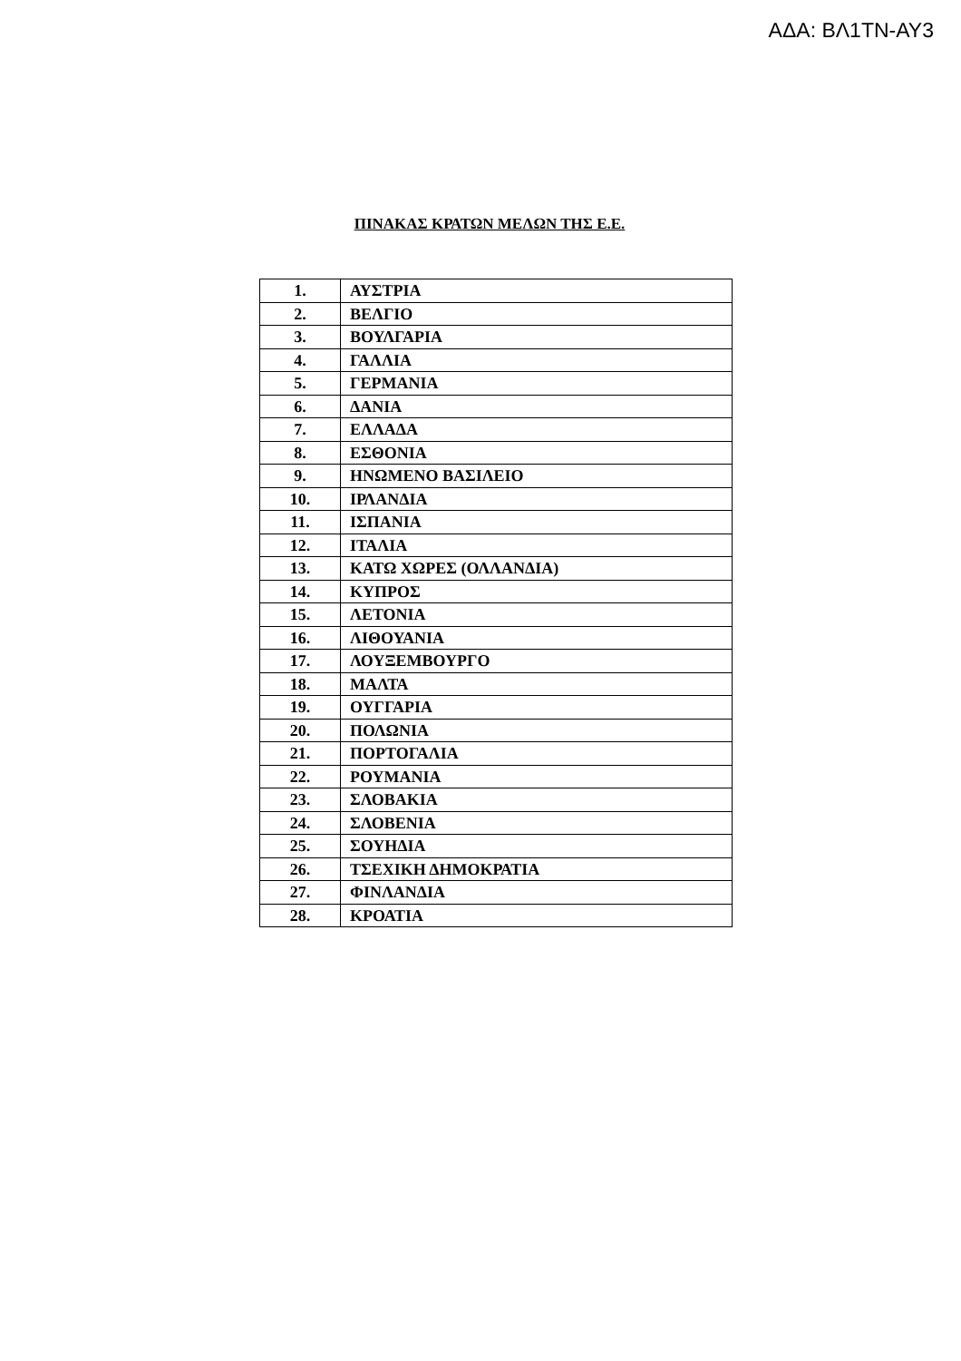ΑΔΑ: ΒΛ1ΤΝ-ΑΥ3
ΠΙΝΑΚΑΣ ΚΡΑΤΩΝ ΜΕΛΩΝ ΤΗΣ Ε.Ε.
| 1. | ΑΥΣΤΡΙΑ |
| 2. | ΒΕΛΓΙΟ |
| 3. | ΒΟΥΛΓΑΡΙΑ |
| 4. | ΓΑΛΛΙΑ |
| 5. | ΓΕΡΜΑΝΙΑ |
| 6. | ΔΑΝΙΑ |
| 7. | ΕΛΛΑΔΑ |
| 8. | ΕΣΘΟΝΙΑ |
| 9. | ΗΝΩΜΕΝΟ ΒΑΣΙΛΕΙΟ |
| 10. | ΙΡΛΑΝΔΙΑ |
| 11. | ΙΣΠΑΝΙΑ |
| 12. | ΙΤΑΛΙΑ |
| 13. | ΚΑΤΩ ΧΩΡΕΣ (ΟΛΛΑΝΔΙΑ) |
| 14. | ΚΥΠΡΟΣ |
| 15. | ΛΕΤΟΝΙΑ |
| 16. | ΛΙΘΟΥΑΝΙΑ |
| 17. | ΛΟΥΞΕΜΒΟΥΡΓΟ |
| 18. | ΜΑΛΤΑ |
| 19. | ΟΥΓΓΑΡΙΑ |
| 20. | ΠΟΛΩΝΙΑ |
| 21. | ΠΟΡΤΟΓΑΛΙΑ |
| 22. | ΡΟΥΜΑΝΙΑ |
| 23. | ΣΛΟΒΑΚΙΑ |
| 24. | ΣΛΟΒΕΝΙΑ |
| 25. | ΣΟΥΗΔΙΑ |
| 26. | ΤΣΕΧΙΚΗ ΔΗΜΟΚΡΑΤΙΑ |
| 27. | ΦΙΝΛΑΝΔΙΑ |
| 28. | ΚΡΟΑΤΙΑ |